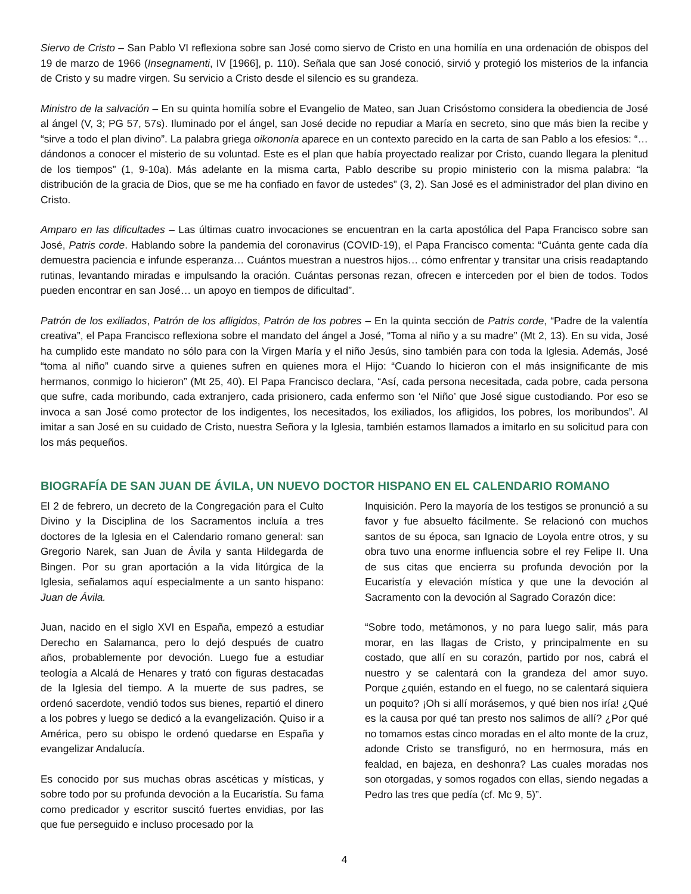Siervo de Cristo – San Pablo VI reflexiona sobre san José como siervo de Cristo en una homilía en una ordenación de obispos del 19 de marzo de 1966 (Insegnamenti, IV [1966], p. 110). Señala que san José conoció, sirvió y protegió los misterios de la infancia de Cristo y su madre virgen. Su servicio a Cristo desde el silencio es su grandeza.
Ministro de la salvación – En su quinta homilía sobre el Evangelio de Mateo, san Juan Crisóstomo considera la obediencia de José al ángel (V, 3; PG 57, 57s). Iluminado por el ángel, san José decide no repudiar a María en secreto, sino que más bien la recibe y “sirve a todo el plan divino”. La palabra griega oikononía aparece en un contexto parecido en la carta de san Pablo a los efesios: “…dándonos a conocer el misterio de su voluntad. Este es el plan que había proyectado realizar por Cristo, cuando llegara la plenitud de los tiempos” (1, 9-10a). Más adelante en la misma carta, Pablo describe su propio ministerio con la misma palabra: “la distribución de la gracia de Dios, que se me ha confiado en favor de ustedes” (3, 2). San José es el administrador del plan divino en Cristo.
Amparo en las dificultades – Las últimas cuatro invocaciones se encuentran en la carta apostólica del Papa Francisco sobre san José, Patris corde. Hablando sobre la pandemia del coronavirus (COVID-19), el Papa Francisco comenta: “Cuánta gente cada día demuestra paciencia e infunde esperanza… Cuántos muestran a nuestros hijos… cómo enfrentar y transitar una crisis readaptando rutinas, levantando miradas e impulsando la oración. Cuántas personas rezan, ofrecen e interceden por el bien de todos. Todos pueden encontrar en san José… un apoyo en tiempos de dificultad”.
Patrón de los exiliados, Patrón de los afligidos, Patrón de los pobres – En la quinta sección de Patris corde, “Padre de la valentía creativa”, el Papa Francisco reflexiona sobre el mandato del ángel a José, “Toma al niño y a su madre” (Mt 2, 13). En su vida, José ha cumplido este mandato no sólo para con la Virgen María y el niño Jesús, sino también para con toda la Iglesia. Además, José “toma al niño” cuando sirve a quienes sufren en quienes mora el Hijo: “Cuando lo hicieron con el más insignificante de mis hermanos, conmigo lo hicieron” (Mt 25, 40). El Papa Francisco declara, “Así, cada persona necesitada, cada pobre, cada persona que sufre, cada moribundo, cada extranjero, cada prisionero, cada enfermo son ‘el Niño’ que José sigue custodiando. Por eso se invoca a san José como protector de los indigentes, los necesitados, los exiliados, los afligidos, los pobres, los moribundos”. Al imitar a san José en su cuidado de Cristo, nuestra Señora y la Iglesia, también estamos llamados a imitarlo en su solicitud para con los más pequeños.
BIOGRAFÍA DE SAN JUAN DE ÁVILA, UN NUEVO DOCTOR HISPANO EN EL CALENDARIO ROMANO
El 2 de febrero, un decreto de la Congregación para el Culto Divino y la Disciplina de los Sacramentos incluía a tres doctores de la Iglesia en el Calendario romano general: san Gregorio Narek, san Juan de Ávila y santa Hildegarda de Bingen. Por su gran aportación a la vida litúrgica de la Iglesia, señalamos aquí especialmente a un santo hispano: Juan de Ávila.
Juan, nacido en el siglo XVI en España, empezó a estudiar Derecho en Salamanca, pero lo dejó después de cuatro años, probablemente por devoción. Luego fue a estudiar teología a Alcalá de Henares y trató con figuras destacadas de la Iglesia del tiempo. A la muerte de sus padres, se ordenó sacerdote, vendió todos sus bienes, repartió el dinero a los pobres y luego se dedicó a la evangelización. Quiso ir a América, pero su obispo le ordenó quedarse en España y evangelizar Andalucía.
Es conocido por sus muchas obras ascéticas y místicas, y sobre todo por su profunda devoción a la Eucaristía. Su fama como predicador y escritor suscitó fuertes envidias, por las que fue perseguido e incluso procesado por la
Inquisición. Pero la mayoría de los testigos se pronunció a su favor y fue absuelto fácilmente. Se relacionó con muchos santos de su época, san Ignacio de Loyola entre otros, y su obra tuvo una enorme influencia sobre el rey Felipe II. Una de sus citas que encierra su profunda devoción por la Eucaristía y elevación mística y que une la devoción al Sacramento con la devoción al Sagrado Corazón dice:
“Sobre todo, metámonos, y no para luego salir, más para morar, en las llagas de Cristo, y principalmente en su costado, que allí en su corazón, partido por nos, cabrá el nuestro y se calentará con la grandeza del amor suyo. Porque ¿quién, estando en el fuego, no se calentará siquiera un poquito? ¡Oh si allí morásemos, y qué bien nos iría! ¿Qué es la causa por qué tan presto nos salimos de allí? ¿Por qué no tomamos estas cinco moradas en el alto monte de la cruz, adonde Cristo se transfiguró, no en hermosura, más en fealdad, en bajeza, en deshonra? Las cuales moradas nos son otorgadas, y somos rogados con ellas, siendo negadas a Pedro las tres que pedía (cf. Mc 9, 5)”.
4